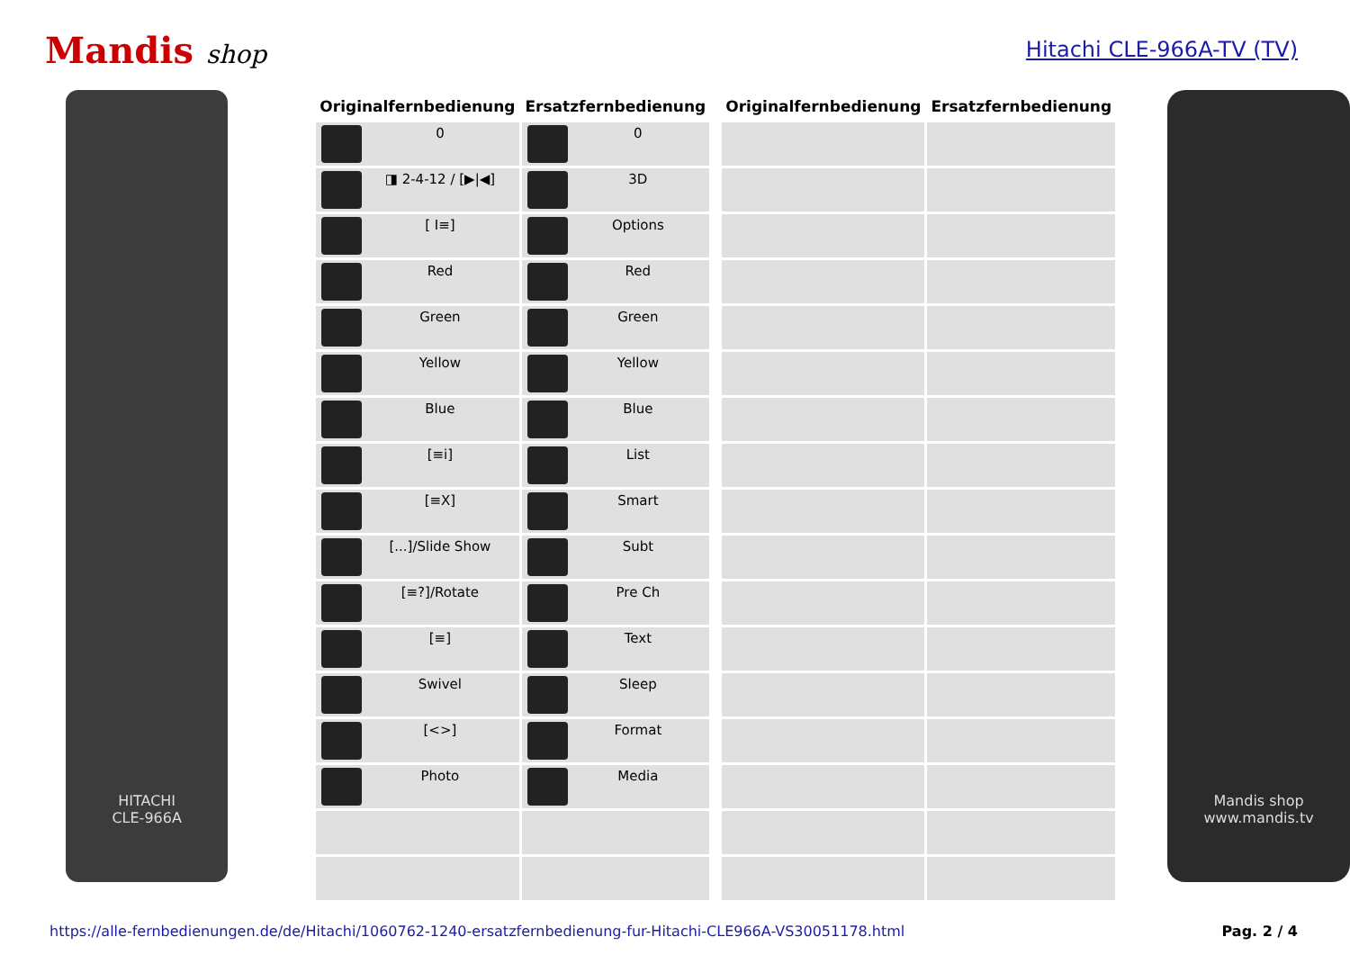Mandis shop
Hitachi CLE-966A-TV (TV)
HITACHI
CLE-966A
| Originalfernbedienung | Ersatzfernbedienung | | Originalfernbedienung | Ersatzfernbedienung |
| --- | --- | --- | --- | --- |
| 0 | 0 | | | |
| ◨ 2-4-12 / [▶/◀] | 3D | | | |
| [ I≡] | Options | | | |
| Red | Red | | | |
| Green | Green | | | |
| Yellow | Yellow | | | |
| Blue | Blue | | | |
| [≡i] | List | | | |
| [≡X] | Smart | | | |
| [...]/Slide Show | Subt | | | |
| [≡?]/Rotate | Pre Ch | | | |
| [≡] | Text | | | |
| Swivel | Sleep | | | |
| [<>] | Format | | | |
| Photo | Media | | | |
Mandis shop
www.mandis.tv
https://alle-fernbedienungen.de/de/Hitachi/1060762-1240-ersatzfernbedienung-fur-Hitachi-CLE966A-VS30051178.html Pag. 2 / 4